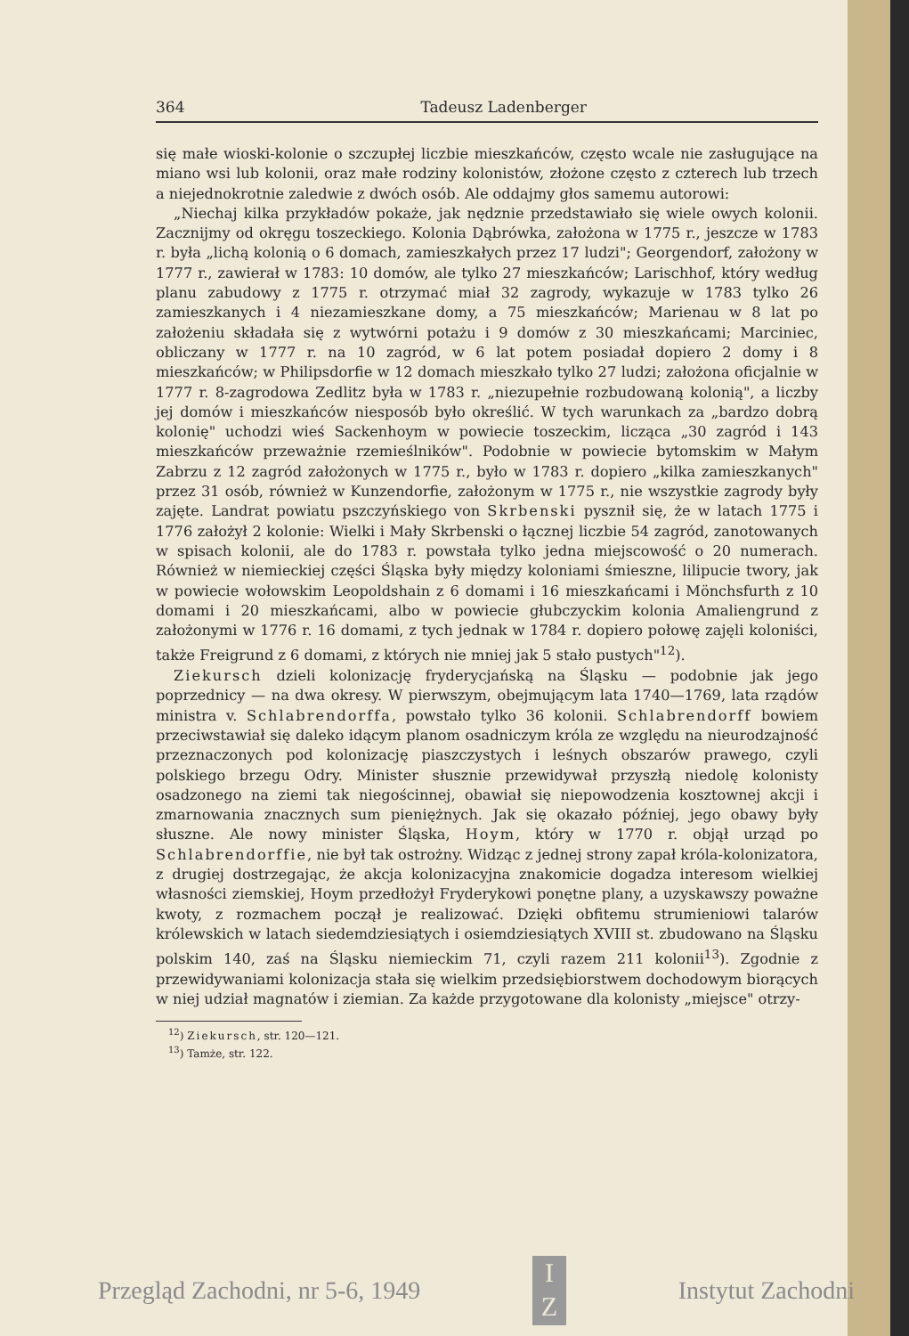364 Tadeusz Ladenberger
się małe wioski-kolonie o szczupłej liczbie mieszkańców, często wcale nie zasługujące na miano wsi lub kolonii, oraz małe rodziny kolonistów, złożone często z czterech lub trzech a niejednokrotnie zaledwie z dwóch osób. Ale oddajmy głos samemu autorowi:
„Niechaj kilka przykładów pokaże, jak nędznie przedstawiało się wiele owych kolonii. Zacznijmy od okręgu toszeckiego. Kolonia Dąbrówka, założona w 1775 r., jeszcze w 1783 r. była „lichą kolonią o 6 domach, zamieszkałych przez 17 ludzi"; Georgendorf, założony w 1777 r., zawierał w 1783: 10 domów, ale tylko 27 mieszkańców; Larischhof, który według planu zabudowy z 1775 r. otrzymać miał 32 zagrody, wykazuje w 1783 tylko 26 zamieszkanych i 4 niezamieszkane domy, a 75 mieszkańców; Marienau w 8 lat po założeniu składała się z wytwórni potażu i 9 domów z 30 mieszkańcami; Marciniec, obliczany w 1777 r. na 10 zagród, w 6 lat potem posiadał dopiero 2 domy i 8 mieszkańców; w Philipsdorfie w 12 domach mieszkało tylko 27 ludzi; założona oficjalnie w 1777 r. 8-zagrodowa Zedlitz była w 1783 r. „niezupełnie rozbudowaną kolonią", a liczby jej domów i mieszkańców niesposób było określić. W tych warunkach za „bardzo dobrą kolonię" uchodzi wieś Sackenhoym w powiecie toszeckim, licząca „30 zagród i 143 mieszkańców przeważnie rzemieślników". Podobnie w powiecie bytomskim w Małym Zabrzu z 12 zagród założonych w 1775 r., było w 1783 r. dopiero „kilka zamieszkanych" przez 31 osób, również w Kunzendorfie, założonym w 1775 r., nie wszystkie zagrody były zajęte. Landrat powiatu pszczyńskiego von Skrbenski pysznił się, że w latach 1775 i 1776 założył 2 kolonie: Wielki i Mały Skrbenski o łącznej liczbie 54 zagród, zanotowanych w spisach kolonii, ale do 1783 r. powstała tylko jedna miejscowość o 20 numerach. Również w niemieckiej części Śląska były między koloniami śmieszne, lilipucie twory, jak w powiecie wołowskim Leopoldshain z 6 domami i 16 mieszkańcami i Mönchsfurth z 10 domami i 20 mieszkańcami, albo w powiecie głubczyckim kolonia Amaliengrund z założonymi w 1776 r. 16 domami, z tych jednak w 1784 r. dopiero połowę zajęli koloniści, także Freigrund z 6 domami, z których nie mniej jak 5 stało pustych"<sup>12</sup>).
Ziekursch dzieli kolonizację fryderycjańską na Śląsku — podobnie jak jego poprzednicy — na dwa okresy. W pierwszym, obejmującym lata 1740—1769, lata rządów ministra v. Schlabrendorffa, powstało tylko 36 kolonii. Schlabrendorff bowiem przeciwstawiał się daleko idącym planom osadniczym króla ze względu na nieurodzajność przeznaczonych pod kolonizację piaszczystych i leśnych obszarów prawego, czyli polskiego brzegu Odry. Minister słusznie przewidywał przyszłą niedolę kolonisty osadzonego na ziemi tak niegościnnej, obawiał się niepowodzenia kosztownej akcji i zmarnowania znacznych sum pieniężnych. Jak się okazało później, jego obawy były słuszne. Ale nowy minister Śląska, Hoym, który w 1770 r. objął urząd po Schlabrendorffie, nie był tak ostrożny. Widząc z jednej strony zapał króla-kolonizatora, z drugiej dostrzegając, że akcja kolonizacyjna znakomicie dogadza interesom wielkiej własności ziemskiej, Hoym przedłożył Fryderykowi ponętne plany, a uzyskawszy poważne kwoty, z rozmachem począł je realizować. Dzięki obfitemu strumieniowi talarów królewskich w latach siedemdziesiątych i osiemdziesiątych XVIII st. zbudowano na Śląsku polskim 140, zaś na Śląsku niemieckim 71, czyli razem 211 kolonii<sup>13</sup>). Zgodnie z przewidywaniami kolonizacja stała się wielkim przedsiębiorstwem dochodowym biorących w niej udział magnatów i ziemian. Za każde przygotowane dla kolonisty „miejsce" otrzy-
<sup>12</sup>) Ziekursch, str. 120—121.
<sup>13</sup>) Tamże, str. 122.
Przegląd Zachodni, nr 5-6, 1949
I
Z
Instytut Zachodni